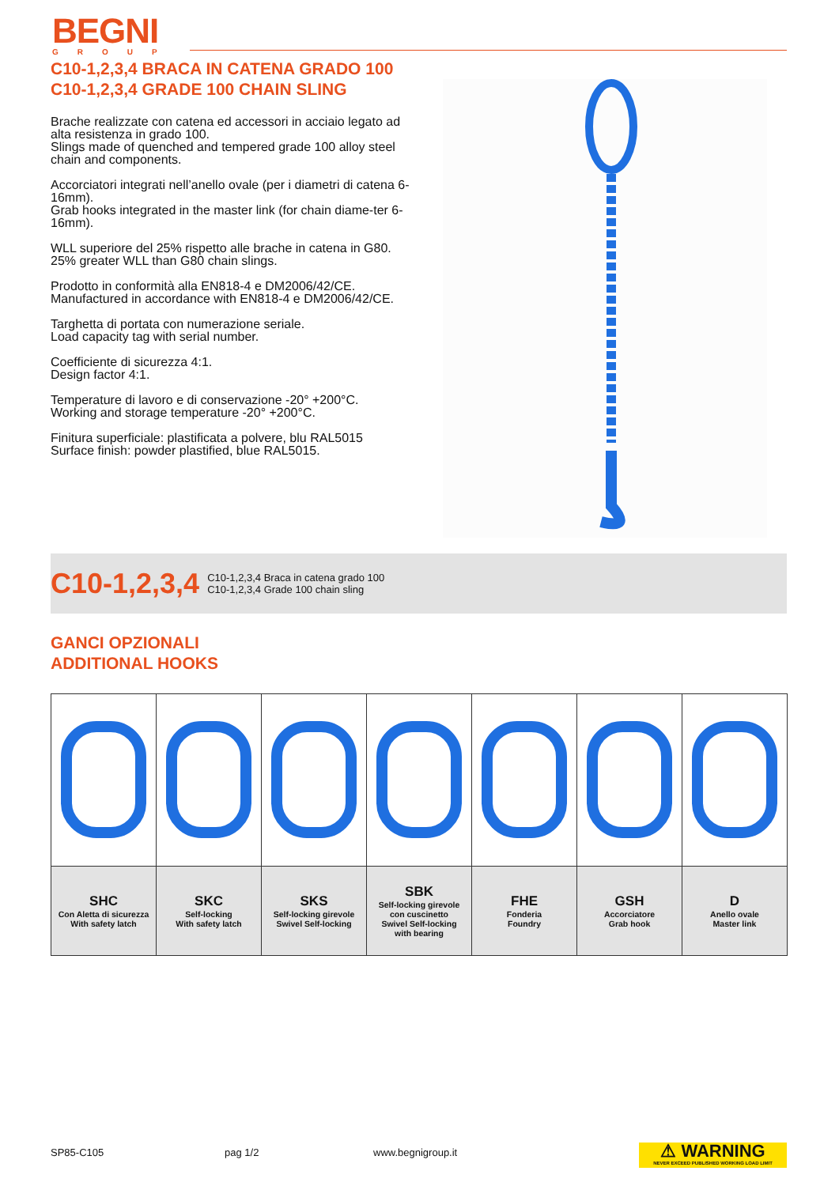BEGNI
GROUP
C10-1,2,3,4 BRACA IN CATENA GRADO 100
C10-1,2,3,4 GRADE 100 CHAIN SLING
Brache realizzate con catena ed accessori in acciaio legato ad alta resistenza in grado 100.
Slings made of quenched and tempered grade 100 alloy steel chain and components.
Accorciatori integrati nell’anello ovale (per i diametri di catena 6-16mm).
Grab hooks integrated in the master link (for chain diame-ter 6-16mm).
WLL superiore del 25% rispetto alle brache in catena in G80.
25% greater WLL than G80 chain slings.
Prodotto in conformità alla EN818-4 e DM2006/42/CE.
Manufactured in accordance with EN818-4 e DM2006/42/CE.
Targhetta di portata con numerazione seriale.
Load capacity tag with serial number.
Coefficiente di sicurezza 4:1.
Design factor 4:1.
Temperature di lavoro e di conservazione -20° +200°C.
Working and storage temperature -20° +200°C.
Finitura superficiale: plastificata a polvere, blu RAL5015
Surface finish: powder plastified, blue RAL5015.
C10-1,2,3,4 C10-1,2,3,4 Braca in catena grado 100
C10-1,2,3,4 Grade 100 chain sling
GANCI OPZIONALI
ADDITIONAL HOOKS
| SHC Con Aletta di sicurezza With safety latch | SKC Self-locking With safety latch | SKS Self-locking girevole Swivel Self-locking | SBK Self-locking girevole con cuscinetto Swivel Self-locking with bearing | FHE Fonderia Foundry | GSH Accorciatore Grab hook | D Anello ovale Master link |
SP85-C105 pag 1/2 www.begnigroup.it
⚠ WARNING
NEVER EXCEED PUBLISHED WORKING LOAD LIMIT